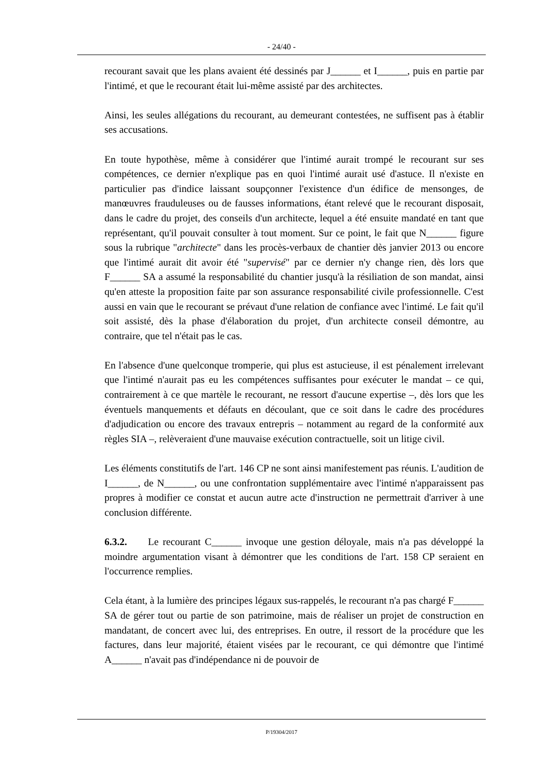- 24/40 -
recourant savait que les plans avaient été dessinés par J______ et I______, puis en partie par l'intimé, et que le recourant était lui-même assisté par des architectes.
Ainsi, les seules allégations du recourant, au demeurant contestées, ne suffisent pas à établir ses accusations.
En toute hypothèse, même à considérer que l'intimé aurait trompé le recourant sur ses compétences, ce dernier n'explique pas en quoi l'intimé aurait usé d'astuce. Il n'existe en particulier pas d'indice laissant soupçonner l'existence d'un édifice de mensonges, de manœuvres frauduleuses ou de fausses informations, étant relevé que le recourant disposait, dans le cadre du projet, des conseils d'un architecte, lequel a été ensuite mandaté en tant que représentant, qu'il pouvait consulter à tout moment. Sur ce point, le fait que N______ figure sous la rubrique "architecte" dans les procès-verbaux de chantier dès janvier 2013 ou encore que l'intimé aurait dit avoir été "supervisé" par ce dernier n'y change rien, dès lors que F______ SA a assumé la responsabilité du chantier jusqu'à la résiliation de son mandat, ainsi qu'en atteste la proposition faite par son assurance responsabilité civile professionnelle. C'est aussi en vain que le recourant se prévaut d'une relation de confiance avec l'intimé. Le fait qu'il soit assisté, dès la phase d'élaboration du projet, d'un architecte conseil démontre, au contraire, que tel n'était pas le cas.
En l'absence d'une quelconque tromperie, qui plus est astucieuse, il est pénalement irrelevant que l'intimé n'aurait pas eu les compétences suffisantes pour exécuter le mandat – ce qui, contrairement à ce que martèle le recourant, ne ressort d'aucune expertise –, dès lors que les éventuels manquements et défauts en découlant, que ce soit dans le cadre des procédures d'adjudication ou encore des travaux entrepris – notamment au regard de la conformité aux règles SIA –, relèveraient d'une mauvaise exécution contractuelle, soit un litige civil.
Les éléments constitutifs de l'art. 146 CP ne sont ainsi manifestement pas réunis. L'audition de I______, de N______, ou une confrontation supplémentaire avec l'intimé n'apparaissent pas propres à modifier ce constat et aucun autre acte d'instruction ne permettrait d'arriver à une conclusion différente.
6.3.2. Le recourant C______ invoque une gestion déloyale, mais n'a pas développé la moindre argumentation visant à démontrer que les conditions de l'art. 158 CP seraient en l'occurrence remplies.
Cela étant, à la lumière des principes légaux sus-rappelés, le recourant n'a pas chargé F______ SA de gérer tout ou partie de son patrimoine, mais de réaliser un projet de construction en mandatant, de concert avec lui, des entreprises. En outre, il ressort de la procédure que les factures, dans leur majorité, étaient visées par le recourant, ce qui démontre que l'intimé A______ n'avait pas d'indépendance ni de pouvoir de
P/19304/2017